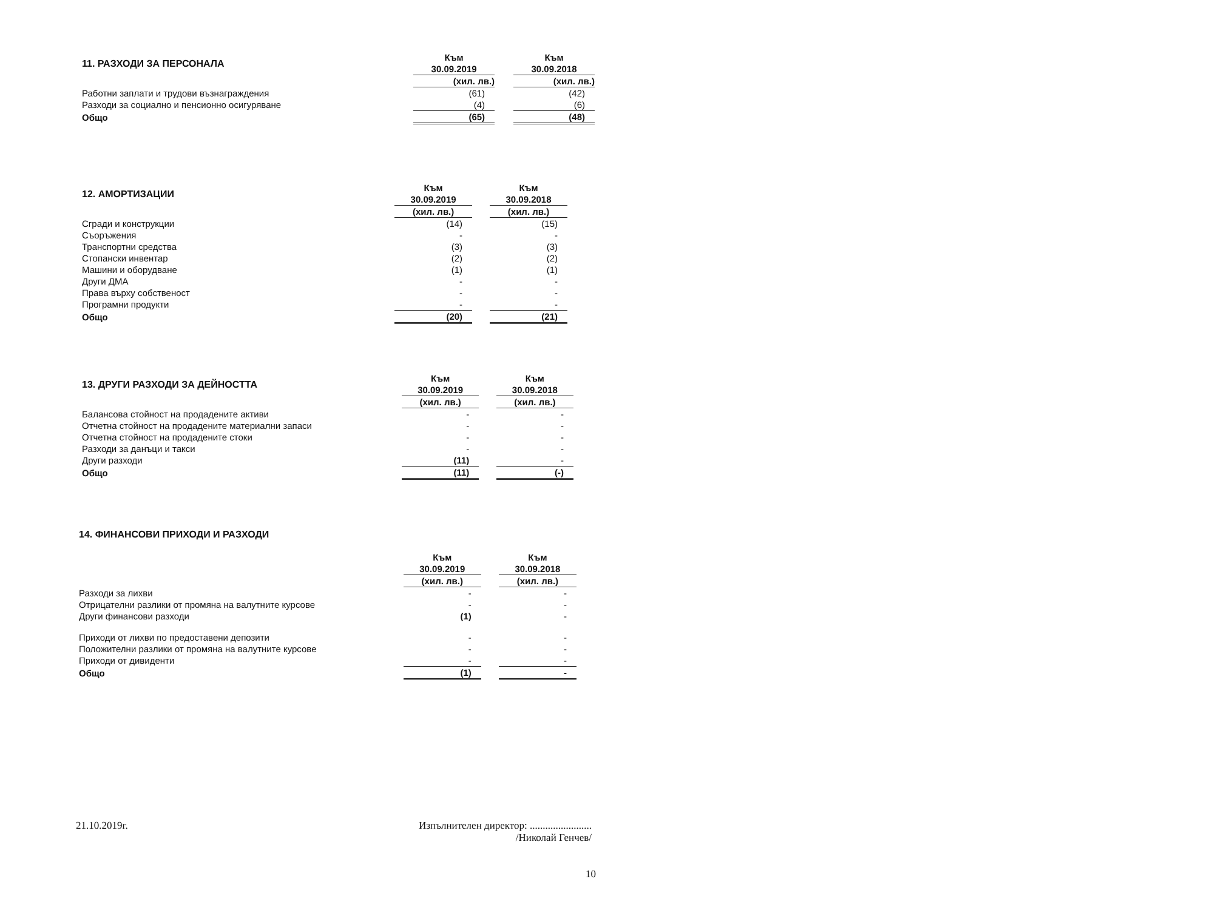| 11. РАЗХОДИ ЗА ПЕРСОНАЛА | | Към | | Към |
| | | 30.09.2019 | | 30.09.2018 |
| | | (хил. лв.) | | (хил. лв.) |
| Работни заплати и трудови възнаграждения | | (61) | | (42) |
| Разходи за социално и пенсионно осигуряване | | (4) | | (6) |
| Общо | | (65) | | (48) |
| 12. АМОРТИЗАЦИИ | | Към | | Към |
| | | 30.09.2019 | | 30.09.2018 |
| | | (хил. лв.) | | (хил. лв.) |
| Сгради и конструкции | | (14) | | (15) |
| Съоръжения | | - | | - |
| Транспортни средства | | (3) | | (3) |
| Стопански инвентар | | (2) | | (2) |
| Машини и оборудване | | (1) | | (1) |
| Други ДМА | | - | | - |
| Права върху собственост | | - | | - |
| Програмни продукти | | - | | - |
| Общо | | (20) | | (21) |
| 13. ДРУГИ РАЗХОДИ ЗА ДЕЙНОСТТА | | Към | | Към |
| | | 30.09.2019 | | 30.09.2018 |
| | | (хил. лв.) | | (хил. лв.) |
| Балансова стойност на продадените активи | | - | | - |
| Отчетна стойност на продадените материални запаси | | - | | - |
| Отчетна стойност на продадените стоки | | - | | - |
| Разходи за данъци и такси | | - | | - |
| Други разходи | | (11) | | - |
| Общо | | (11) | | (-) |
| 14. ФИНАНСОВИ ПРИХОДИ И РАЗХОДИ | | | | |
| | | Към | | Към |
| | | 30.09.2019 | | 30.09.2018 |
| | | (хил. лв.) | | (хил. лв.) |
| Разходи за лихви | | - | | - |
| Отрицателни разлики от промяна на валутните курсове | | - | | - |
| Други финансови разходи | | (1) | | - |
| Приходи от лихви по предоставени депозити | | - | | - |
| Положителни разлики от промяна на валутните курсове | | - | | - |
| Приходи от дивиденти | | - | | - |
| Общо | | (1) | | - |
21.10.2019г. Изпълнителен директор: ........................
/Николай Генчев/
10